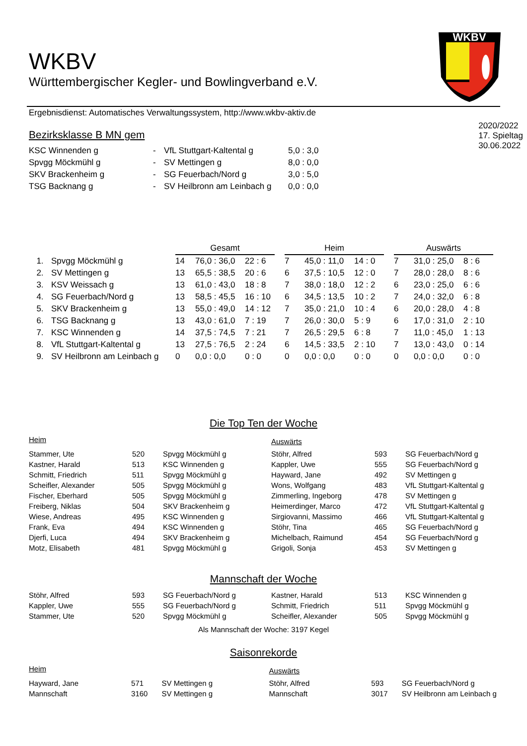WKBV
WKBV
Württembergischer Kegler- und Bowlingverband e.V.
Ergebnisdienst: Automatisches Verwaltungssystem, http://www.wkbv-aktiv.de
Bezirksklasse B MN gem
| KSC Winnenden g | - | VfL Stuttgart-Kaltental g | 5,0 : 3,0 |
| Spvgg Möckmühl g | - | SV Mettingen g | 8,0 : 0,0 |
| SKV Brackenheim g | - | SG Feuerbach/Nord g | 3,0 : 5,0 |
| TSG Backnang g | - | SV Heilbronn am Leinbach g | 0,0 : 0,0 |
2020/2022
17. Spieltag
30.06.2022
| | | Gesamt | | | | Heim | | | | Auswärts | | |
| 1. | Spvgg Möckmühl g | 14 | 76,0 : 36,0 | 22 : 6 | | 7 | 45,0 : 11,0 | 14 : 0 | | 7 | 31,0 : 25,0 | 8 : 6 |
| 2. | SV Mettingen g | 13 | 65,5 : 38,5 | 20 : 6 | | 6 | 37,5 : 10,5 | 12 : 0 | | 7 | 28,0 : 28,0 | 8 : 6 |
| 3. | KSV Weissach g | 13 | 61,0 : 43,0 | 18 : 8 | | 7 | 38,0 : 18,0 | 12 : 2 | | 6 | 23,0 : 25,0 | 6 : 6 |
| 4. | SG Feuerbach/Nord g | 13 | 58,5 : 45,5 | 16 : 10 | | 6 | 34,5 : 13,5 | 10 : 2 | | 7 | 24,0 : 32,0 | 6 : 8 |
| 5. | SKV Brackenheim g | 13 | 55,0 : 49,0 | 14 : 12 | | 7 | 35,0 : 21,0 | 10 : 4 | | 6 | 20,0 : 28,0 | 4 : 8 |
| 6. | TSG Backnang g | 13 | 43,0 : 61,0 | 7 : 19 | | 7 | 26,0 : 30,0 | 5 : 9 | | 6 | 17,0 : 31,0 | 2 : 10 |
| 7. | KSC Winnenden g | 14 | 37,5 : 74,5 | 7 : 21 | | 7 | 26,5 : 29,5 | 6 : 8 | | 7 | 11,0 : 45,0 | 1 : 13 |
| 8. | VfL Stuttgart-Kaltental g | 13 | 27,5 : 76,5 | 2 : 24 | | 6 | 14,5 : 33,5 | 2 : 10 | | 7 | 13,0 : 43,0 | 0 : 14 |
| 9. | SV Heilbronn am Leinbach g | 0 | 0,0 : 0,0 | 0 : 0 | | 0 | 0,0 : 0,0 | 0 : 0 | | 0 | 0,0 : 0,0 | 0 : 0 |
Die Top Ten der Woche
| Heim | | | Auswärts | | |
| Stammer, Ute | 520 | Spvgg Möckmühl g | Stöhr, Alfred | 593 | SG Feuerbach/Nord g |
| Kastner, Harald | 513 | KSC Winnenden g | Kappler, Uwe | 555 | SG Feuerbach/Nord g |
| Schmitt, Friedrich | 511 | Spvgg Möckmühl g | Hayward, Jane | 492 | SV Mettingen g |
| Scheifler, Alexander | 505 | Spvgg Möckmühl g | Wons, Wolfgang | 483 | VfL Stuttgart-Kaltental g |
| Fischer, Eberhard | 505 | Spvgg Möckmühl g | Zimmerling, Ingeborg | 478 | SV Mettingen g |
| Freiberg, Niklas | 504 | SKV Brackenheim g | Heimerdinger, Marco | 472 | VfL Stuttgart-Kaltental g |
| Wiese, Andreas | 495 | KSC Winnenden g | Sirgiovanni, Massimo | 466 | VfL Stuttgart-Kaltental g |
| Frank, Eva | 494 | KSC Winnenden g | Stöhr, Tina | 465 | SG Feuerbach/Nord g |
| Djerfi, Luca | 494 | SKV Brackenheim g | Michelbach, Raimund | 454 | SG Feuerbach/Nord g |
| Motz, Elisabeth | 481 | Spvgg Möckmühl g | Grigoli, Sonja | 453 | SV Mettingen g |
Mannschaft der Woche
| Stöhr, Alfred | 593 | SG Feuerbach/Nord g | Kastner, Harald | 513 | KSC Winnenden g |
| Kappler, Uwe | 555 | SG Feuerbach/Nord g | Schmitt, Friedrich | 511 | Spvgg Möckmühl g |
| Stammer, Ute | 520 | Spvgg Möckmühl g | Scheifler, Alexander | 505 | Spvgg Möckmühl g |
Als Mannschaft der Woche: 3197 Kegel
Saisonrekorde
| Heim | | | Auswärts | | |
| Hayward, Jane | 571 | SV Mettingen g | Stöhr, Alfred | 593 | SG Feuerbach/Nord g |
| Mannschaft | 3160 | SV Mettingen g | Mannschaft | 3017 | SV Heilbronn am Leinbach g |